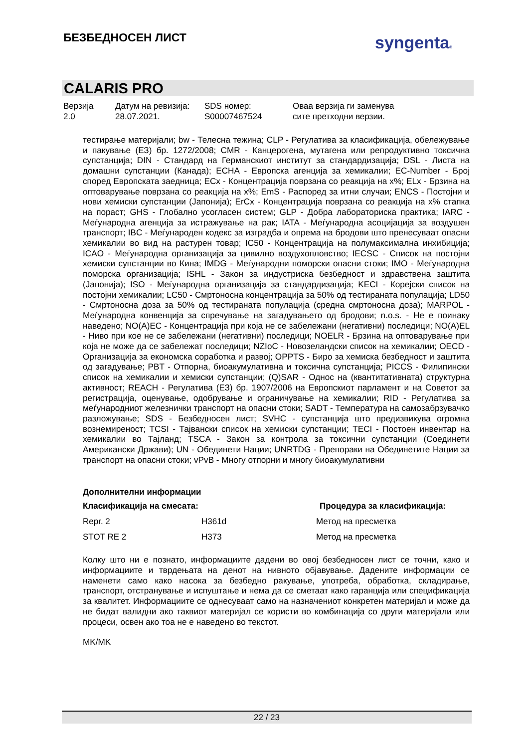БЕЗБЕДНОСЕН ЛИСТ syngenta®
CALARIS PRO
Верзија
2.0
Датум на ревизија:
28.07.2021.
SDS номер:
S00007467524
Оваа верзија ги заменува
сите претходни верзии.
тестирање материјали; bw - Телесна тежина; CLP - Регулатива за класификација, обележување и пакување (ЕЗ) бр. 1272/2008; CMR - Канцерогена, мутагена или репродуктивно токсична супстанција; DIN - Стандард на Германскиот институт за стандардизација; DSL - Листа на домашни супстанции (Канада); ECHA - Европска агенција за хемикалии; EC-Number - Број според Европската заедница; ECx - Концентрација поврзана со реакција на x%; ELx - Брзина на оптоварување поврзана со реакција на x%; EmS - Распоред за итни случаи; ENCS - Постојни и нови хемиски супстанции (Јапонија); ErCx - Концентрација поврзана со реакција на x% стапка на пораст; GHS - Глобално усогласен систем; GLP - Добра лабораториска практика; IARC - Меѓународна агенција за истражување на рак; IATA - Меѓународна асоцијација за воздушен транспорт; IBC - Меѓународен кодекс за изградба и опрема на бродови што пренесуваат опасни хемикалии во вид на растурен товар; IC50 - Концентрација на полумаксимална инхибиција; ICAO - Меѓународна организација за цивилно воздухопловство; IECSC - Список на постојни хемиски супстанции во Кина; IMDG - Меѓународни поморски опасни стоки; IMO - Меѓународна поморска организација; ISHL - Закон за индустриска безбедност и здравствена заштита (Јапонија); ISO - Меѓународна организација за стандардизација; KECI - Корејски список на постојни хемикалии; LC50 - Смртоносна концентрација за 50% од тестираната популација; LD50 - Смртоносна доза за 50% од тестираната популација (средна смртоносна доза); MARPOL - Меѓународна конвенција за спречување на загадувањето од бродови; n.o.s. - Не е поинаку наведено; NO(A)EC - Концентрација при која не се забележани (негативни) последици; NO(A)EL - Ниво при кое не се забележани (негативни) последици; NOELR - Брзина на оптоварување при која не може да се забележат последици; NZIoC - Новозеландски список на хемикалии; OECD - Организација за економска соработка и развој; OPPTS - Биро за хемиска безбедност и заштита од загадување; PBT - Отпорна, биоакумулативна и токсична супстанција; PICCS - Филипински список на хемикалии и хемиски супстанции; (Q)SAR - Однос на (квантитативната) структурна активност; REACH - Регулатива (ЕЗ) бр. 1907/2006 на Европскиот парламент и на Советот за регистрација, оценување, одобрување и ограничување на хемикалии; RID - Регулатива за меѓународниот железнички транспорт на опасни стоки; SADT - Температура на самозабрзувачко разложување; SDS - Безбедносен лист; SVHC - супстанција што предизвикува огромна вознемиреност; TCSI - Тајвански список на хемиски супстанции; TECI - Постоен инвентар на хемикалии во Тајланд; TSCA - Закон за контрола за токсични супстанции (Соединети Американски Држави); UN - Обединети Нации; UNRTDG - Препораки на Обединетите Нации за транспорт на опасни стоки; vPvB - Многу отпорни и многу биоакумулативни
Дополнителни информации
| Класификација на смесата: | | Процедура за класификација: |
| --- | --- | --- |
| Repr. 2 | H361d | Метод на пресметка |
| STOT RE 2 | H373 | Метод на пресметка |
Колку што ни е познато, информациите дадени во овој безбедносен лист се точни, како и информациите и тврдењата на денот на нивното објавување. Дадените информации се наменети само како насока за безбедно ракување, употреба, обработка, складирање, транспорт, отстранување и испуштање и нема да се сметаат како гаранција или спецификација за квалитет. Информациите се однесуваат само на назначениот конкретен материјал и може да не бидат валидни ако таквиот материјал се користи во комбинација со други материјали или процеси, освен ако тоа не е наведено во текстот.
MK/MK
22 / 23